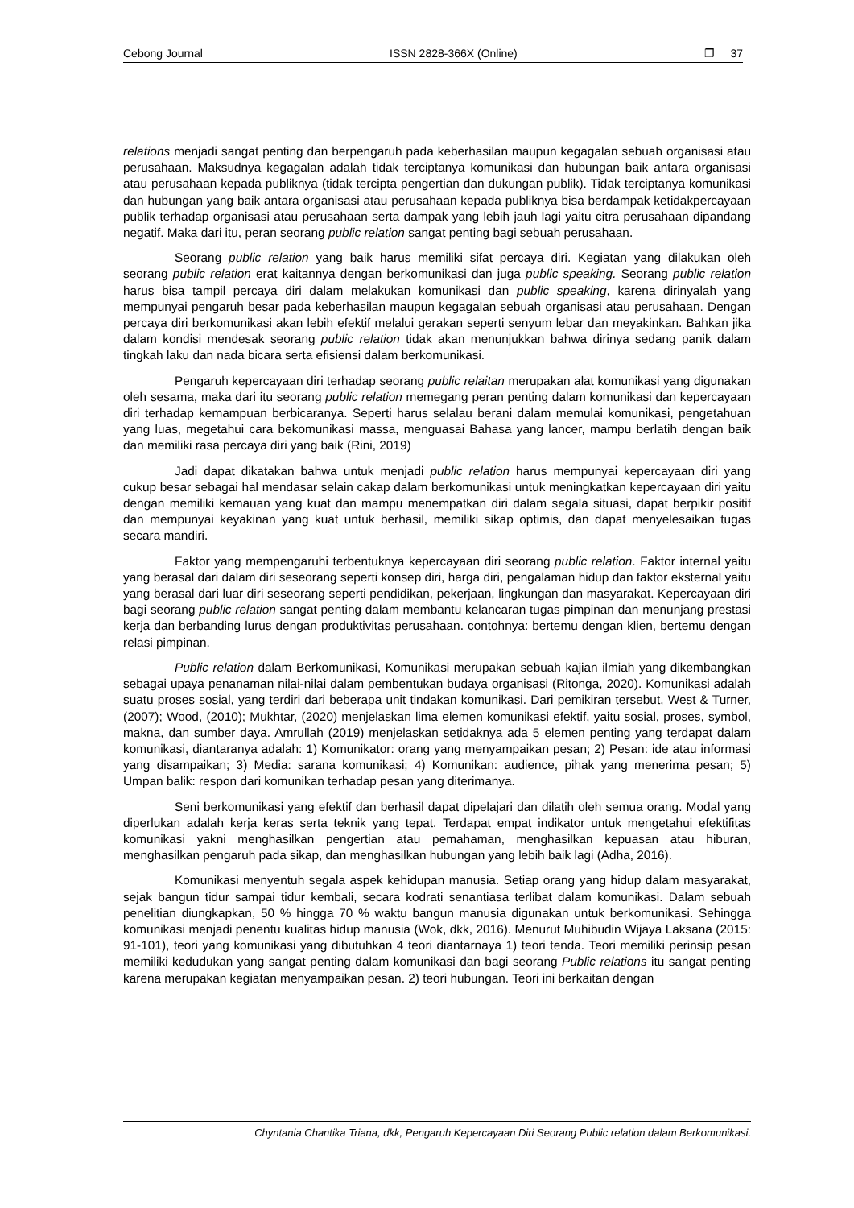Cebong Journal ISSN 2828-366X (Online) ❐ 37
relations menjadi sangat penting dan berpengaruh pada keberhasilan maupun kegagalan sebuah organisasi atau perusahaan. Maksudnya kegagalan adalah tidak terciptanya komunikasi dan hubungan baik antara organisasi atau perusahaan kepada publiknya (tidak tercipta pengertian dan dukungan publik). Tidak terciptanya komunikasi dan hubungan yang baik antara organisasi atau perusahaan kepada publiknya bisa berdampak ketidakpercayaan publik terhadap organisasi atau perusahaan serta dampak yang lebih jauh lagi yaitu citra perusahaan dipandang negatif. Maka dari itu, peran seorang public relation sangat penting bagi sebuah perusahaan.
Seorang public relation yang baik harus memiliki sifat percaya diri. Kegiatan yang dilakukan oleh seorang public relation erat kaitannya dengan berkomunikasi dan juga public speaking. Seorang public relation harus bisa tampil percaya diri dalam melakukan komunikasi dan public speaking, karena dirinyalah yang mempunyai pengaruh besar pada keberhasilan maupun kegagalan sebuah organisasi atau perusahaan. Dengan percaya diri berkomunikasi akan lebih efektif melalui gerakan seperti senyum lebar dan meyakinkan. Bahkan jika dalam kondisi mendesak seorang public relation tidak akan menunjukkan bahwa dirinya sedang panik dalam tingkah laku dan nada bicara serta efisiensi dalam berkomunikasi.
Pengaruh kepercayaan diri terhadap seorang public relaitan merupakan alat komunikasi yang digunakan oleh sesama, maka dari itu seorang public relation memegang peran penting dalam komunikasi dan kepercayaan diri terhadap kemampuan berbicaranya. Seperti harus selalau berani dalam memulai komunikasi, pengetahuan yang luas, megetahui cara bekomunikasi massa, menguasai Bahasa yang lancer, mampu berlatih dengan baik dan memiliki rasa percaya diri yang baik (Rini, 2019)
Jadi dapat dikatakan bahwa untuk menjadi public relation harus mempunyai kepercayaan diri yang cukup besar sebagai hal mendasar selain cakap dalam berkomunikasi untuk meningkatkan kepercayaan diri yaitu dengan memiliki kemauan yang kuat dan mampu menempatkan diri dalam segala situasi, dapat berpikir positif dan mempunyai keyakinan yang kuat untuk berhasil, memiliki sikap optimis, dan dapat menyelesaikan tugas secara mandiri.
Faktor yang mempengaruhi terbentuknya kepercayaan diri seorang public relation. Faktor internal yaitu yang berasal dari dalam diri seseorang seperti konsep diri, harga diri, pengalaman hidup dan faktor eksternal yaitu yang berasal dari luar diri seseorang seperti pendidikan, pekerjaan, lingkungan dan masyarakat. Kepercayaan diri bagi seorang public relation sangat penting dalam membantu kelancaran tugas pimpinan dan menunjang prestasi kerja dan berbanding lurus dengan produktivitas perusahaan. contohnya: bertemu dengan klien, bertemu dengan relasi pimpinan.
Public relation dalam Berkomunikasi, Komunikasi merupakan sebuah kajian ilmiah yang dikembangkan sebagai upaya penanaman nilai-nilai dalam pembentukan budaya organisasi (Ritonga, 2020). Komunikasi adalah suatu proses sosial, yang terdiri dari beberapa unit tindakan komunikasi. Dari pemikiran tersebut, West & Turner, (2007); Wood, (2010); Mukhtar, (2020) menjelaskan lima elemen komunikasi efektif, yaitu sosial, proses, symbol, makna, dan sumber daya. Amrullah (2019) menjelaskan setidaknya ada 5 elemen penting yang terdapat dalam komunikasi, diantaranya adalah: 1) Komunikator: orang yang menyampaikan pesan; 2) Pesan: ide atau informasi yang disampaikan; 3) Media: sarana komunikasi; 4) Komunikan: audience, pihak yang menerima pesan; 5) Umpan balik: respon dari komunikan terhadap pesan yang diterimanya.
Seni berkomunikasi yang efektif dan berhasil dapat dipelajari dan dilatih oleh semua orang. Modal yang diperlukan adalah kerja keras serta teknik yang tepat. Terdapat empat indikator untuk mengetahui efektifitas komunikasi yakni menghasilkan pengertian atau pemahaman, menghasilkan kepuasan atau hiburan, menghasilkan pengaruh pada sikap, dan menghasilkan hubungan yang lebih baik lagi (Adha, 2016).
Komunikasi menyentuh segala aspek kehidupan manusia. Setiap orang yang hidup dalam masyarakat, sejak bangun tidur sampai tidur kembali, secara kodrati senantiasa terlibat dalam komunikasi. Dalam sebuah penelitian diungkapkan, 50 % hingga 70 % waktu bangun manusia digunakan untuk berkomunikasi. Sehingga komunikasi menjadi penentu kualitas hidup manusia (Wok, dkk, 2016). Menurut Muhibudin Wijaya Laksana (2015: 91-101), teori yang komunikasi yang dibutuhkan 4 teori diantarnaya 1) teori tenda. Teori memiliki perinsip pesan memiliki kedudukan yang sangat penting dalam komunikasi dan bagi seorang Public relations itu sangat penting karena merupakan kegiatan menyampaikan pesan. 2) teori hubungan. Teori ini berkaitan dengan
Chyntania Chantika Triana, dkk, Pengaruh Kepercayaan Diri Seorang Public relation dalam Berkomunikasi.